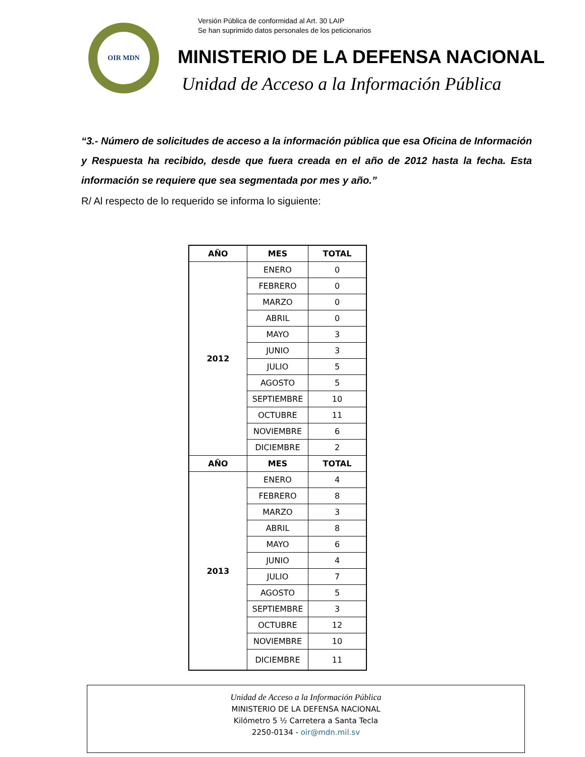OIR MDN
Versión Pública de conformidad al Art. 30 LAIP
Se han suprimido datos personales de los peticionarios
MINISTERIO DE LA DEFENSA NACIONAL
Unidad de Acceso a la Información Pública
“3.- Número de solicitudes de acceso a la información pública que esa Oficina de Información y Respuesta ha recibido, desde que fuera creada en el año de 2012 hasta la fecha. Esta información se requiere que sea segmentada por mes y año.”
R/ Al respecto de lo requerido se informa lo siguiente:
| AÑO | MES | TOTAL |
| --- | --- | --- |
| 2012 | ENERO | 0 |
| | FEBRERO | 0 |
| | MARZO | 0 |
| | ABRIL | 0 |
| | MAYO | 3 |
| | JUNIO | 3 |
| | JULIO | 5 |
| | AGOSTO | 5 |
| | SEPTIEMBRE | 10 |
| | OCTUBRE | 11 |
| | NOVIEMBRE | 6 |
| | DICIEMBRE | 2 |
| AÑO | MES | TOTAL |
| 2013 | ENERO | 4 |
| | FEBRERO | 8 |
| | MARZO | 3 |
| | ABRIL | 8 |
| | MAYO | 6 |
| | JUNIO | 4 |
| | JULIO | 7 |
| | AGOSTO | 5 |
| | SEPTIEMBRE | 3 |
| | OCTUBRE | 12 |
| | NOVIEMBRE | 10 |
| | DICIEMBRE | 11 |
Unidad de Acceso a la Información Pública
MINISTERIO DE LA DEFENSA NACIONAL
Kilómetro 5 ½ Carretera a Santa Tecla
2250-0134 - oir@mdn.mil.sv